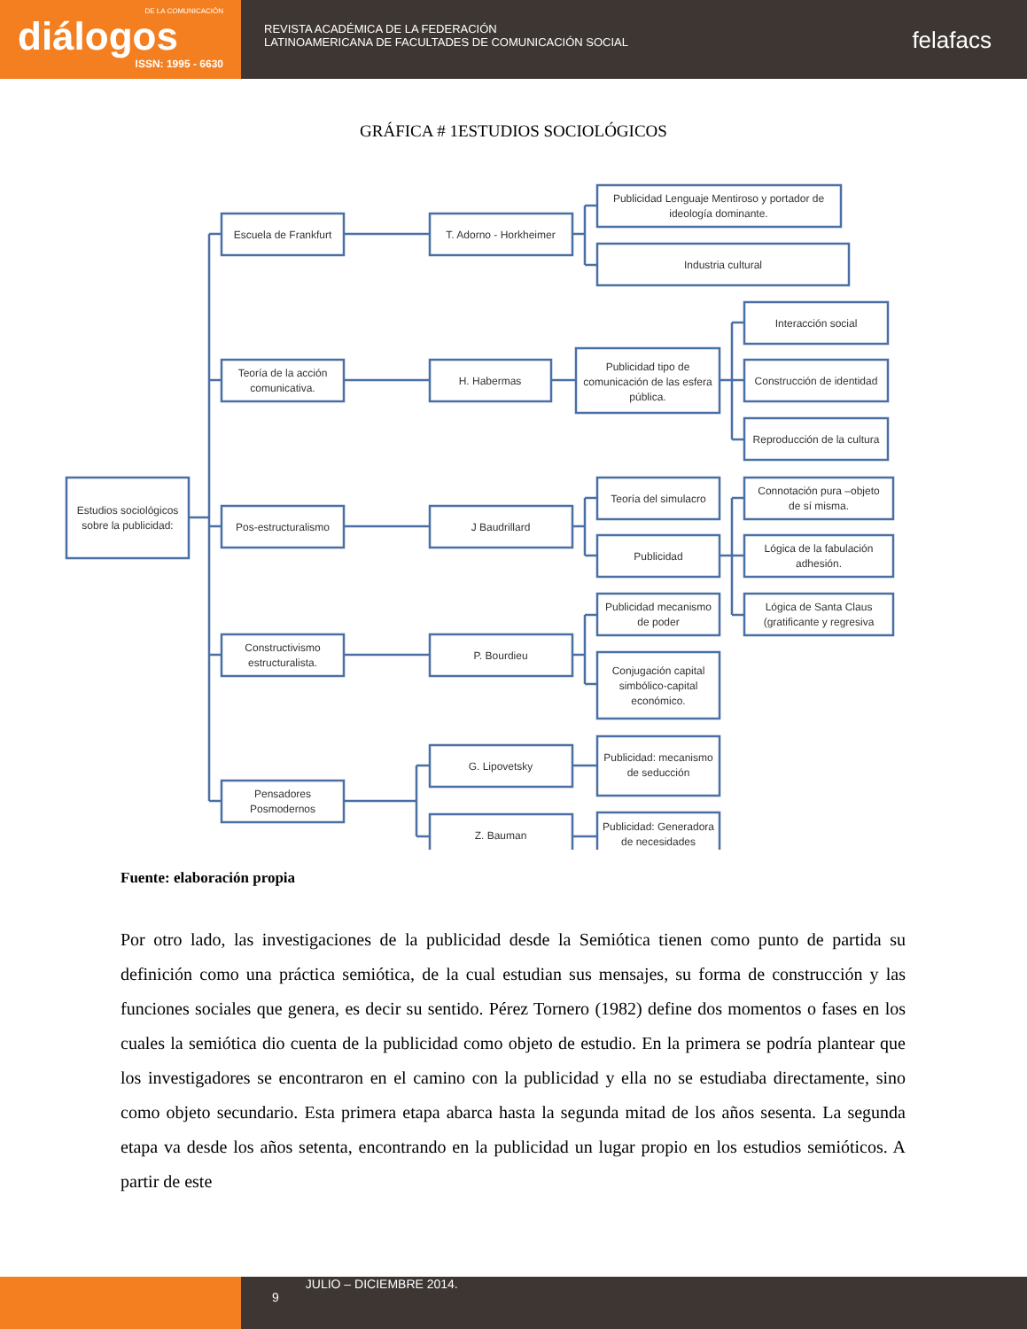DE LA COMUNICACIÓN
diálogos
ISSN: 1995 - 6630
REVISTA ACADÉMICA DE LA FEDERACIÓN
LATINOAMERICANA DE FACULTADES DE COMUNICACIÓN SOCIAL
felafacs
GRÁFICA # 1ESTUDIOS SOCIOLÓGICOS
Estudios sociológicos
sobre la publicidad:
Escuela de Frankfurt
Teoría de la acción
comunicativa.
Pos-estructuralismo
Constructivismo
estructuralista.
Pensadores
Posmodernos
T. Adorno - Horkheimer
H. Habermas
J Baudrillard
P. Bourdieu
G. Lipovetsky
Z. Bauman
Publicidad Lenguaje Mentiroso y portador de
ideología dominante.
Industria cultural
Publicidad tipo de
comunicación de las esfera
pública.
Interacción social
Construcción de identidad
Reproducción de la cultura
Teoría del simulacro
Publicidad
Connotación pura –objeto
de sí misma.
Lógica de la fabulación
adhesión.
Lógica de Santa Claus
(gratificante y regresiva
Publicidad mecanismo
de poder
Conjugación capital
simbólico-capital
económico.
Publicidad: mecanismo
de seducción
Publicidad: Generadora
de necesidades
Fuente: elaboración propia
Por otro lado, las investigaciones de la publicidad desde la Semiótica tienen como punto de partida su definición como una práctica semiótica, de la cual estudian sus mensajes, su forma de construcción y las funciones sociales que genera, es decir su sentido. Pérez Tornero (1982) define dos momentos o fases en los cuales la semiótica dio cuenta de la publicidad como objeto de estudio. En la primera se podría plantear que los investigadores se encontraron en el camino con la publicidad y ella no se estudiaba directamente, sino como objeto secundario. Esta primera etapa abarca hasta la segunda mitad de los años sesenta. La segunda etapa va desde los años setenta, encontrando en la publicidad un lugar propio en los estudios semióticos. A partir de este
9
JULIO – DICIEMBRE 2014.